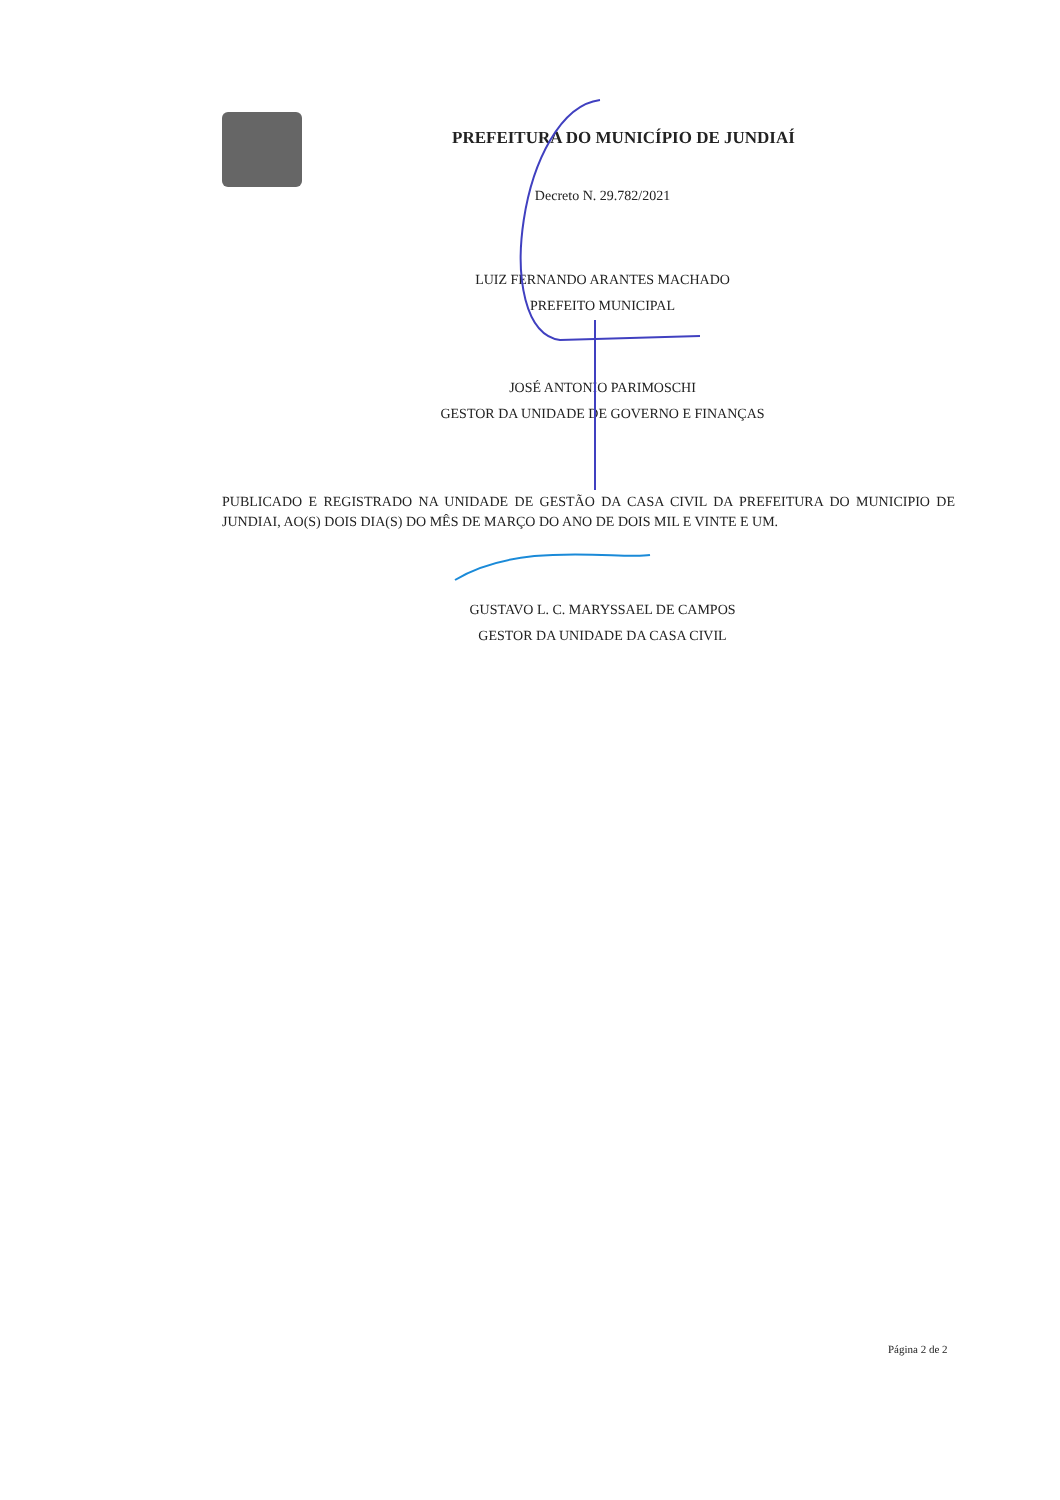PREFEITURA DO MUNICÍPIO DE JUNDIAÍ
Decreto N. 29.782/2021
LUIZ FERNANDO ARANTES MACHADO
PREFEITO MUNICIPAL
JOSÉ ANTONIO PARIMOSCHI
GESTOR DA UNIDADE DE GOVERNO E FINANÇAS
PUBLICADO E REGISTRADO NA UNIDADE DE GESTÃO DA CASA CIVIL DA PREFEITURA DO MUNICIPIO DE JUNDIAI, AO(S) DOIS DIA(S) DO MÊS DE MARÇO DO ANO DE DOIS MIL E VINTE E UM.
GUSTAVO L. C. MARYSSAEL DE CAMPOS
GESTOR DA UNIDADE DA CASA CIVIL
Página 2 de 2